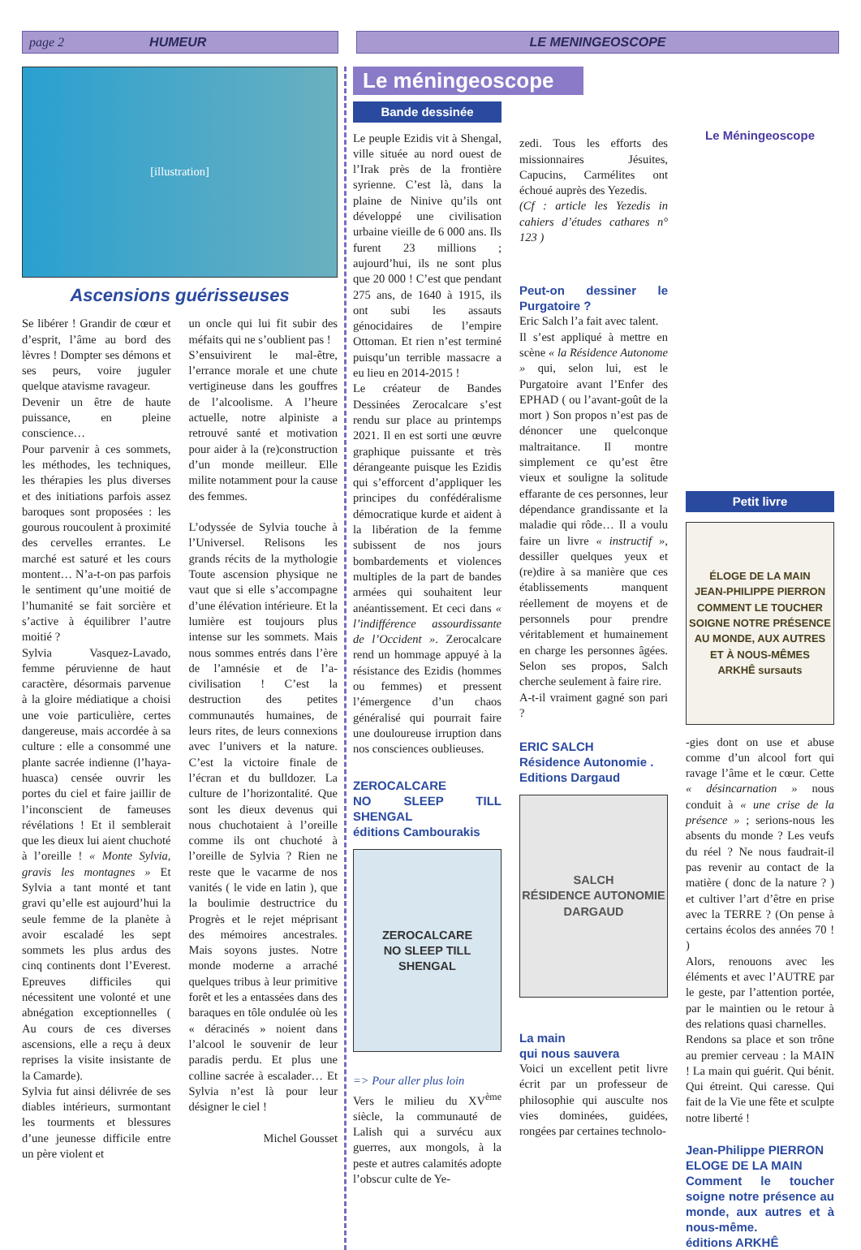page 2 HUMEUR LE MENINGEOSCOPE
[illustration]
Ascensions guérisseuses
Se libérer ! Grandir de cœur et d’esprit, l’âme au bord des lèvres ! Dompter ses démons et ses peurs, voire juguler quelque atavisme ravageur.
Devenir un être de haute puissance, en pleine conscience…
Pour parvenir à ces sommets, les méthodes, les techniques, les thérapies les plus diverses et des initiations parfois assez baroques sont proposées : les gourous roucoulent à proximité des cervelles errantes. Le marché est saturé et les cours montent… N’a-t-on pas parfois le sentiment qu’une moitié de l’humanité se fait sorcière et s’active à équilibrer l’autre moitié ?
Sylvia Vasquez-Lavado, femme péruvienne de haut caractère, désormais parvenue à la gloire médiatique a choisi une voie particulière, certes dangereuse, mais accordée à sa culture : elle a consommé une plante sacrée indienne (l’haya-huasca) censée ouvrir les portes du ciel et faire jaillir de l’inconscient de fameuses révélations ! Et il semblerait que les dieux lui aient chuchoté à l’oreille ! « Monte Sylvia, gravis les montagnes » Et Sylvia a tant monté et tant gravi qu’elle est aujourd’hui la seule femme de la planète à avoir escaladé les sept sommets les plus ardus des cinq continents dont l’Everest. Epreuves difficiles qui nécessitent une volonté et une abnégation exceptionnelles ( Au cours de ces diverses ascensions, elle a reçu à deux reprises la visite insistante de la Camarde).
Sylvia fut ainsi délivrée de ses diables intérieurs, surmontant les tourments et blessures d’une jeunesse difficile entre un père violent et
un oncle qui lui fit subir des méfaits qui ne s’oublient pas !
S’ensuivirent le mal-être, l’errance morale et une chute vertigineuse dans les gouffres de l’alcoolisme. A l’heure actuelle, notre alpiniste a retrouvé santé et motivation pour aider à la (re)construction d’un monde meilleur. Elle milite notamment pour la cause des femmes.
L’odyssée de Sylvia touche à l’Universel. Relisons les grands récits de la mythologie Toute ascension physique ne vaut que si elle s’accompagne d’une élévation intérieure. Et la lumière est toujours plus intense sur les sommets. Mais nous sommes entrés dans l’ère de l’amnésie et de l’a-civilisation ! C’est la destruction des petites communautés humaines, de leurs rites, de leurs connexions avec l’univers et la nature. C’est la victoire finale de l’écran et du bulldozer. La culture de l’horizontalité. Que sont les dieux devenus qui nous chuchotaient à l’oreille comme ils ont chuchoté à l’oreille de Sylvia ? Rien ne reste que le vacarme de nos vanités ( le vide en latin ), que la boulimie destructrice du Progrès et le rejet méprisant des mémoires ancestrales. Mais soyons justes. Notre monde moderne a arraché quelques tribus à leur primitive forêt et les a entassées dans des baraques en tôle ondulée où les « déracinés » noient dans l’alcool le souvenir de leur paradis perdu. Et plus une colline sacrée à escalader… Et Sylvia n’est là pour leur désigner le ciel !
Michel Gousset
Le méningeoscope
Bande dessinée
Le peuple Ezidis vit à Shengal, ville située au nord ouest de l’Irak près de la frontière syrienne. C’est là, dans la plaine de Ninive qu’ils ont développé une civilisation urbaine vieille de 6 000 ans. Ils furent 23 millions ; aujourd’hui, ils ne sont plus que 20 000 ! C’est que pendant 275 ans, de 1640 à 1915, ils ont subi les assauts génocidaires de l’empire Ottoman. Et rien n’est terminé puisqu’un terrible massacre a eu lieu en 2014-2015 !
Le créateur de Bandes Dessinées Zerocalcare s’est rendu sur place au printemps 2021. Il en est sorti une œuvre graphique puissante et très dérangeante puisque les Ezidis qui s’efforcent d’appliquer les principes du confédéralisme démocratique kurde et aident à la libération de la femme subissent de nos jours bombardements et violences multiples de la part de bandes armées qui souhaitent leur anéantissement. Et ceci dans « l’indifférence assourdissante de l’Occident ». Zerocalcare rend un hommage appuyé à la résistance des Ezidis (hommes ou femmes) et pressent l’émergence d’un chaos généralisé qui pourrait faire une douloureuse irruption dans nos consciences oublieuses.
ZEROCALCARE
NO SLEEP TILL SHENGAL
éditions Cambourakis
ZEROCALCARE
NO SLEEP TILL SHENGAL
=> Pour aller plus loin
Vers le milieu du XV<sup>ème</sup> siècle, la communauté de Lalish qui a survécu aux guerres, aux mongols, à la peste et autres calamités adopte l’obscur culte de Ye-
zedi. Tous les efforts des missionnaires Jésuites, Capucins, Carmélites ont échoué auprès des Yezedis.
(Cf : article les Yezedis in cahiers d’études cathares n° 123 )
Peut-on dessiner le Purgatoire ?
Eric Salch l’a fait avec talent.
Il s’est appliqué à mettre en scène « la Résidence Autonome » qui, selon lui, est le Purgatoire avant l’Enfer des EPHAD ( ou l’avant-goût de la mort ) Son propos n’est pas de dénoncer une quelconque maltraitance. Il montre simplement ce qu’est être vieux et souligne la solitude effarante de ces personnes, leur dépendance grandissante et la maladie qui rôde… Il a voulu faire un livre « instructif », dessiller quelques yeux et (re)dire à sa manière que ces établissements manquent réellement de moyens et de personnels pour prendre véritablement et humainement en charge les personnes âgées. Selon ses propos, Salch cherche seulement à faire rire.
A-t-il vraiment gagné son pari ?
ERIC SALCH
Résidence Autonomie .
Editions Dargaud
SALCH
RÉSIDENCE AUTONOMIE
DARGAUD
La main
qui nous sauvera
Voici un excellent petit livre écrit par un professeur de philosophie qui ausculte nos vies dominées, guidées, rongées par certaines technolo-
Le Méningeoscope
Petit livre
ÉLOGE DE LA MAIN
JEAN-PHILIPPE PIERRON
COMMENT LE TOUCHER SOIGNE NOTRE PRÉSENCE AU MONDE, AUX AUTRES ET À NOUS-MÊMES
ARKHÊ sursauts
-gies dont on use et abuse comme d’un alcool fort qui ravage l’âme et le cœur. Cette « désincarnation » nous conduit à « une crise de la présence » ; serions-nous les absents du monde ? Les veufs du réel ? Ne nous faudrait-il pas revenir au contact de la matière ( donc de la nature ? ) et cultiver l’art d’être en prise avec la TERRE ? (On pense à certains écolos des années 70 ! )
Alors, renouons avec les éléments et avec l’AUTRE par le geste, par l’attention portée, par le maintien ou le retour à des relations quasi charnelles.
Rendons sa place et son trône au premier cerveau : la MAIN ! La main qui guérit. Qui bénit. Qui étreint. Qui caresse. Qui fait de la Vie une fête et sculpte notre liberté !
Jean-Philippe PIERRON
ELOGE DE LA MAIN
Comment le toucher soigne notre présence au monde, aux autres et à nous-même.
éditions ARKHÊ